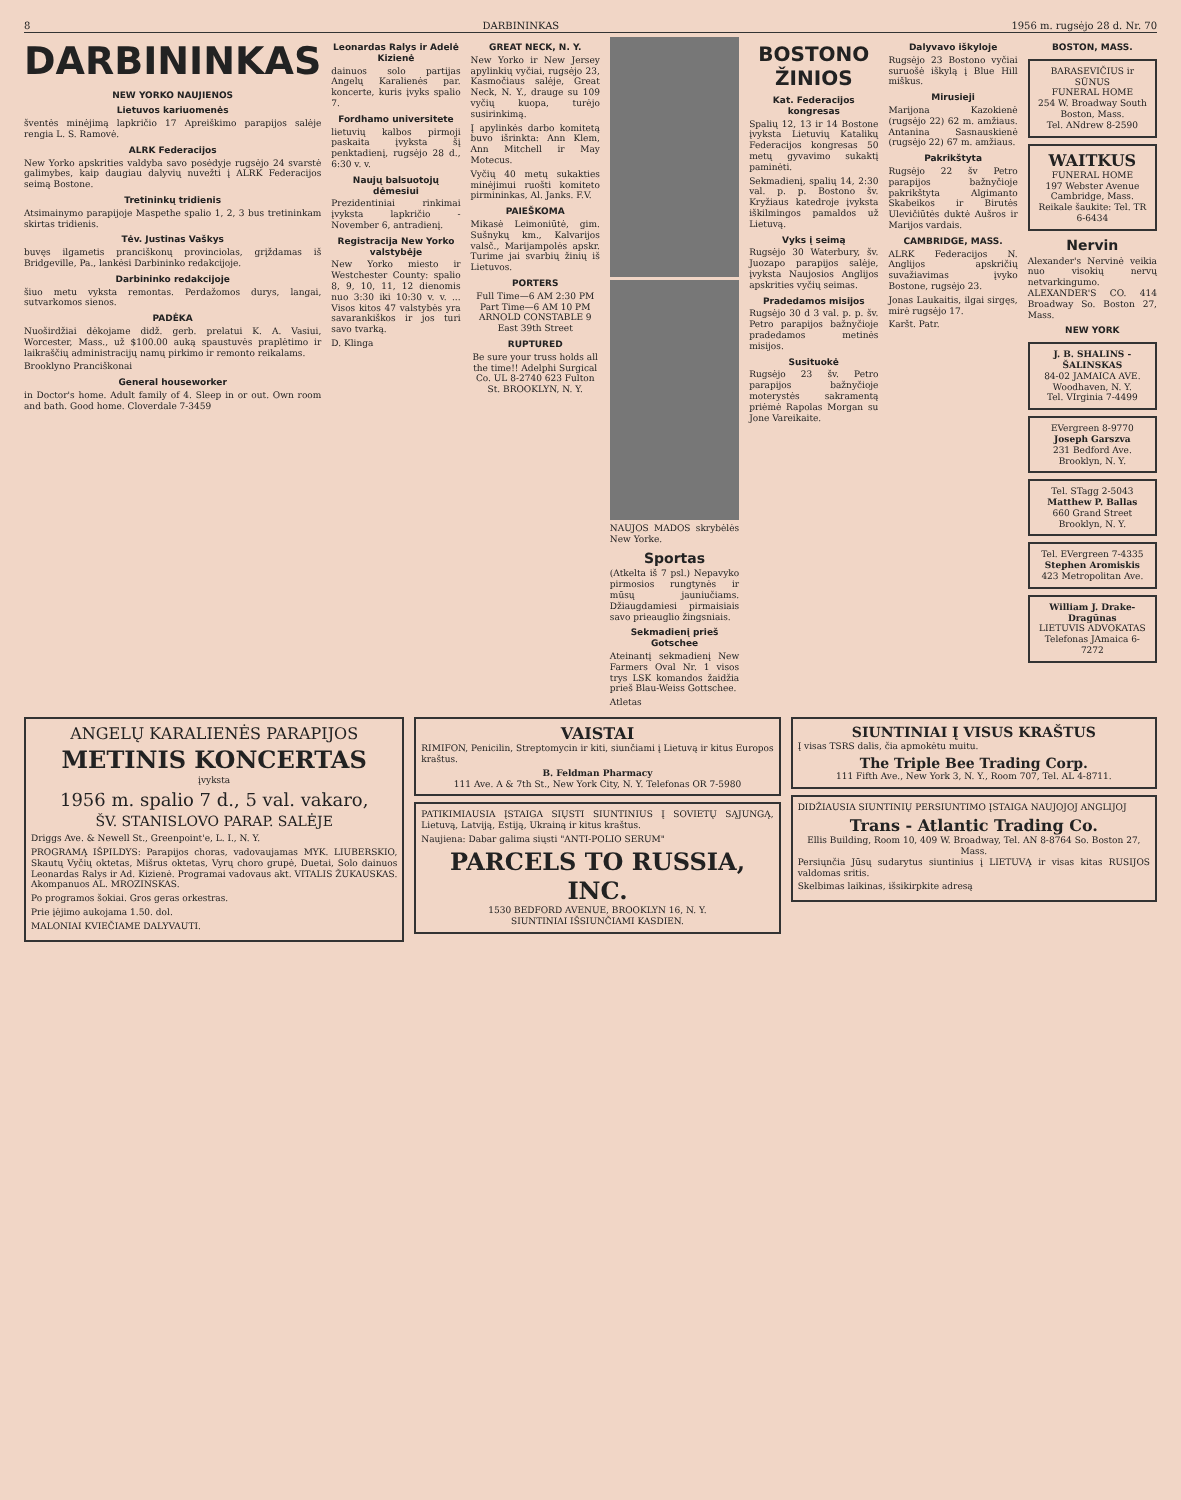8 DARBININKAS 1956 m. rugsėjo 28 d. Nr. 70
DARBININKAS
NEW YORKO NAUJIENOS
Lietuvos kariuomenės
šventės minėjimą lapkričio 17 Apreiškimo parapijos salėje rengia L. S. Ramovė.
ALRK Federacijos
New Yorko apskrities valdyba savo posėdyje rugsėjo 24 svarstė galimybes, kaip daugiau dalyvių nuvežti į ALRK Federacijos seimą Bostone.
Tretininkų tridienis
Atsimainymo parapijoje Maspethe spalio 1, 2, 3 bus tretininkam skirtas tridienis.
Tėv. Justinas Vaškys
buvęs ilgametis pranciškonų provinciolas, grįždamas iš Bridgeville, Pa., lankėsi Darbininko redakcijoje.
Darbininko redakcijoje
šiuo metu vyksta remontas. Perdažomos durys, langai, sutvarkomos sienos.
PADĖKA
Nuoširdžiai dėkojame didž. gerb. prelatui K. A. Vasiui, Worcester, Mass., už $100.00 auką spaustuvės praplėtimo ir laikraščių administracijų namų pirkimo ir remonto reikalams.
Brooklyno Pranciškonai
General houseworker
in Doctor's home. Adult family of 4. Sleep in or out. Own room and bath. Good home. Cloverdale 7-3459
Leonardas Ralys ir Adelė Kizienė
dainuos solo partijas Angelų Karalienės par. koncerte, kuris įvyks spalio 7.
Fordhamo universitete
lietuvių kalbos pirmoji paskaita įvyksta šį penktadienį, rugsėjo 28 d., 6:30 v. v.
Naujų balsuotojų dėmesiui
Prezidentiniai rinkimai įvyksta lapkričio - November 6, antradienį.
Registracija New Yorko valstybėje
New Yorko miesto ir Westchester County: spalio 8, 9, 10, 11, 12 dienomis nuo 3:30 iki 10:30 v. v. ... Visos kitos 47 valstybės yra savarankiškos ir jos turi savo tvarką.
D. Klinga
GREAT NECK, N. Y.
New Yorko ir New Jersey apylinkių vyčiai, rugsėjo 23, Kasmočiaus salėje, Great Neck, N. Y., drauge su 109 vyčių kuopa, turėjo susirinkimą.
Į apylinkės darbo komitetą buvo išrinkta: Ann Klem, Ann Mitchell ir May Motecus.
Vyčių 40 metų sukakties minėjimui ruošti komiteto pirmininkas, Al. Janks. F.V.
PAIEŠKOMA
Mikasė Leimoniūtė, gim. Sušnykų km., Kalvarijos valsč., Marijampolės apskr. Turime jai svarbių žinių iš Lietuvos.
PORTERS
Full Time—6 AM 2:30 PM
Part Time—6 AM 10 PM
ARNOLD CONSTABLE 9 East 39th Street
RUPTURED
Be sure your truss holds all the time!! Adelphi Surgical Co. UL 8-2740 623 Fulton St. BROOKLYN, N. Y.
NAUJOS MADOS skrybėlės New Yorke.
Sportas
(Atkelta iš 7 psl.) Nepavyko pirmosios rungtynės ir mūsų jauniučiams. Džiaugdamiesi pirmaisiais savo prieauglio žingsniais.
Sekmadienį prieš Gotschee
Ateinantį sekmadienį New Farmers Oval Nr. 1 visos trys LSK komandos žaidžia prieš Blau-Weiss Gottschee.
Atletas
BOSTONO ŽINIOS
Kat. Federacijos kongresas
Spalių 12, 13 ir 14 Bostone įvyksta Lietuvių Katalikų Federacijos kongresas 50 metų gyvavimo sukaktį paminėti.
Sekmadienį, spalių 14, 2:30 val. p. p. Bostono šv. Kryžiaus katedroje įvyksta iškilmingos pamaldos už Lietuvą.
Vyks į seimą
Rugsėjo 30 Waterbury, šv. Juozapo parapijos salėje, įvyksta Naujosios Anglijos apskrities vyčių seimas.
Pradedamos misijos
Rugsėjo 30 d 3 val. p. p. šv. Petro parapijos bažnyčioje pradedamos metinės misijos.
Susituokė
Rugsėjo 23 šv. Petro parapijos bažnyčioje moterystės sakramentą priėmė Rapolas Morgan su Jone Vareikaite.
Dalyvavo iškyloje
Rugsėjo 23 Bostono vyčiai suruošė iškylą į Blue Hill miškus.
Mirusieji
Marijona Kazokienė (rugsėjo 22) 62 m. amžiaus. Antanina Sasnauskienė (rugsėjo 22) 67 m. amžiaus.
Pakrikštyta
Rugsėjo 22 šv Petro parapijos bažnyčioje pakrikštyta Algimanto Skabeikos ir Birutės Ulevičiūtės duktė Aušros ir Marijos vardais.
CAMBRIDGE, MASS.
ALRK Federacijos N. Anglijos apskričių suvažiavimas įvyko Bostone, rugsėjo 23.
Jonas Laukaitis, ilgai sirgęs, mirė rugsėjo 17.
Karšt. Patr.
BOSTON, MASS.
BARASEVIČIUS ir SŪNUS
FUNERAL HOME
254 W. Broadway South Boston, Mass.
Tel. ANdrew 8-2590
WAITKUS
FUNERAL HOME
197 Webster Avenue Cambridge, Mass.
Reikale šaukite: Tel. TR 6-6434
Nervin
Alexander's Nervinė veikia nuo visokių nervų netvarkingumo. ALEXANDER'S CO. 414 Broadway So. Boston 27, Mass.
NEW YORK
J. B. SHALINS - ŠALINSKAS
84-02 JAMAICA AVE. Woodhaven, N. Y.
Tel. VIrginia 7-4499
EVergreen 8-9770
Joseph Garszva
231 Bedford Ave. Brooklyn, N. Y.
Tel. STagg 2-5043
Matthew P. Ballas
660 Grand Street Brooklyn, N. Y.
Tel. EVergreen 7-4335
Stephen Aromiskis
423 Metropolitan Ave.
William J. Drake-Dragūnas
LIETUVIS ADVOKATAS
Telefonas JAmaica 6-7272
ANGELŲ KARALIENĖS PARAPIJOS
METINIS KONCERTAS
įvyksta
1956 m. spalio 7 d., 5 val. vakaro,
ŠV. STANISLOVO PARAP. SALĖJE
Driggs Ave. & Newell St., Greenpoint'e, L. I., N. Y.
PROGRAMĄ IŠPILDYS: Parapijos choras, vadovaujamas MYK. LIUBERSKIO, Skautų Vyčių oktetas, Mišrus oktetas, Vyrų choro grupė, Duetai, Solo dainuos Leonardas Ralys ir Ad. Kizienė. Programai vadovaus akt. VITALIS ŽUKAUSKAS. Akompanuos AL. MROZINSKAS.
Po programos šokiai. Gros geras orkestras.
Prie įėjimo aukojama 1.50. dol.
MALONIAI KVIEČIAME DALYVAUTI.
VAISTAI
RIMIFON, Penicilin, Streptomycin ir kiti, siunčiami į Lietuvą ir kitus Europos kraštus.
B. Feldman Pharmacy
111 Ave. A & 7th St., New York City, N. Y. Telefonas OR 7-5980
PATIKIMIAUSIA ĮSTAIGA SIŲSTI SIUNTINIUS Į SOVIETŲ SĄJUNGĄ, Lietuvą, Latviją, Estiją, Ukrainą ir kitus kraštus.
Naujiena: Dabar galima siųsti "ANTI-POLIO SERUM"
PARCELS TO RUSSIA, INC.
1530 BEDFORD AVENUE, BROOKLYN 16, N. Y.
SIUNTINIAI IŠSIUNČIAMI KASDIEN.
SIUNTINIAI Į VISUS KRAŠTUS
Į visas TSRS dalis, čia apmokėtu muitu.
The Triple Bee Trading Corp.
111 Fifth Ave., New York 3, N. Y., Room 707, Tel. AL 4-8711.
DIDŽIAUSIA SIUNTINIŲ PERSIUNTIMO ĮSTAIGA NAUJOJOJ ANGLIJOJ
Trans - Atlantic Trading Co.
Ellis Building, Room 10, 409 W. Broadway, Tel. AN 8-8764 So. Boston 27, Mass.
Persiųnčia Jūsų sudarytus siuntinius į LIETUVĄ ir visas kitas RUSIJOS valdomas sritis.
Skelbimas laikinas, išsikirpkite adresą